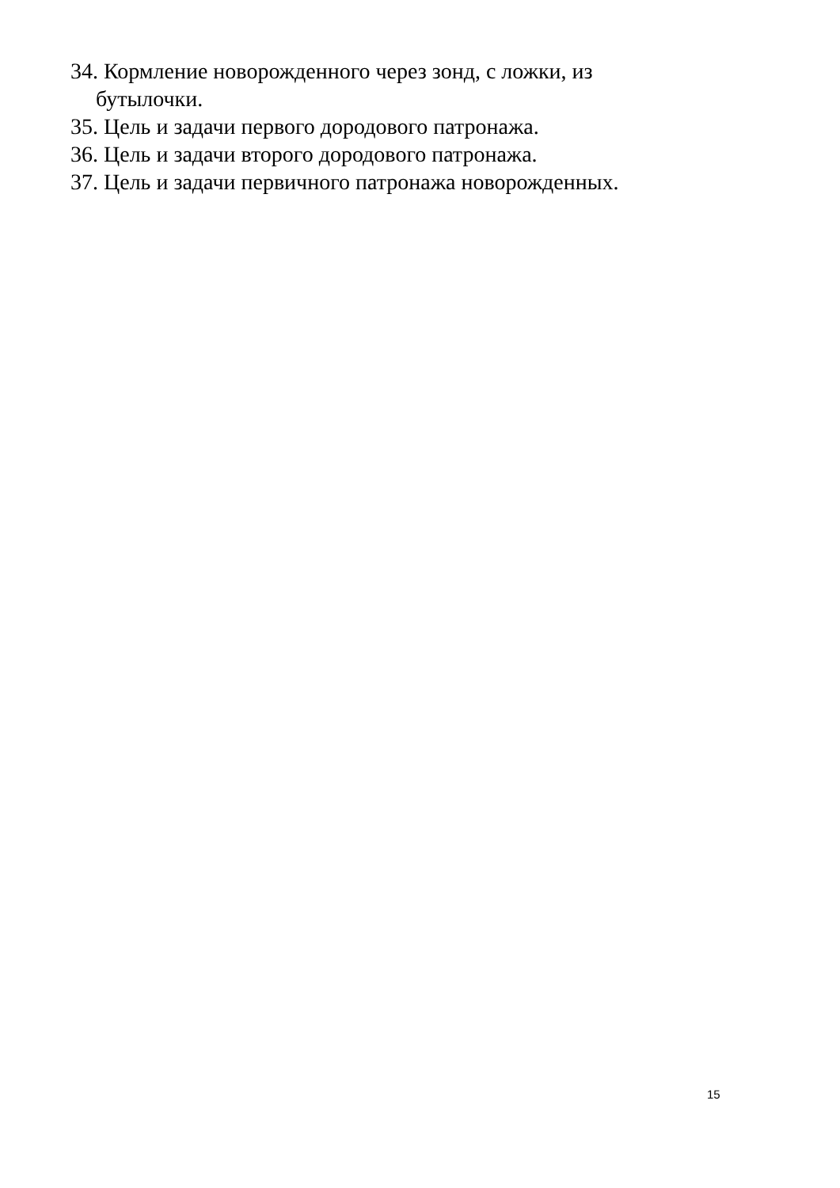34. Кормление новорожденного через зонд, с ложки, из бутылочки.
35. Цель и задачи первого дородового патронажа.
36. Цель и задачи второго дородового патронажа.
37. Цель и задачи первичного патронажа новорожденных.
15